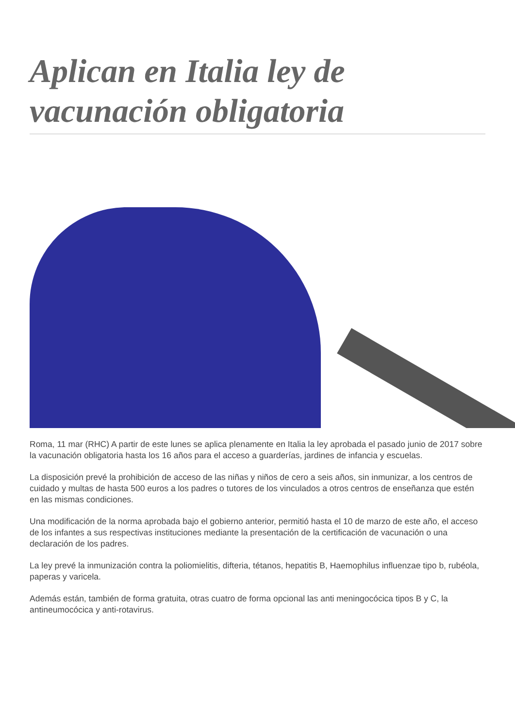Aplican en Italia ley de vacunación obligatoria
Roma, 11 mar (RHC) A partir de este lunes se aplica plenamente en Italia la ley aprobada el pasado junio de 2017 sobre la vacunación obligatoria hasta los 16 años para el acceso a guarderías, jardines de infancia y escuelas.
La disposición prevé la prohibición de acceso de las niñas y niños de cero a seis años, sin inmunizar, a los centros de cuidado y multas de hasta 500 euros a los padres o tutores de los vinculados a otros centros de enseñanza que estén en las mismas condiciones.
Una modificación de la norma aprobada bajo el gobierno anterior, permitió hasta el 10 de marzo de este año, el acceso de los infantes a sus respectivas instituciones mediante la presentación de la certificación de vacunación o una declaración de los padres.
La ley prevé la inmunización contra la poliomielitis, difteria, tétanos, hepatitis B, Haemophilus influenzae tipo b, rubéola, paperas y varicela.
Además están, también de forma gratuita, otras cuatro de forma opcional las anti meningocócica tipos B y C, la antineumocócica y anti-rotavirus.